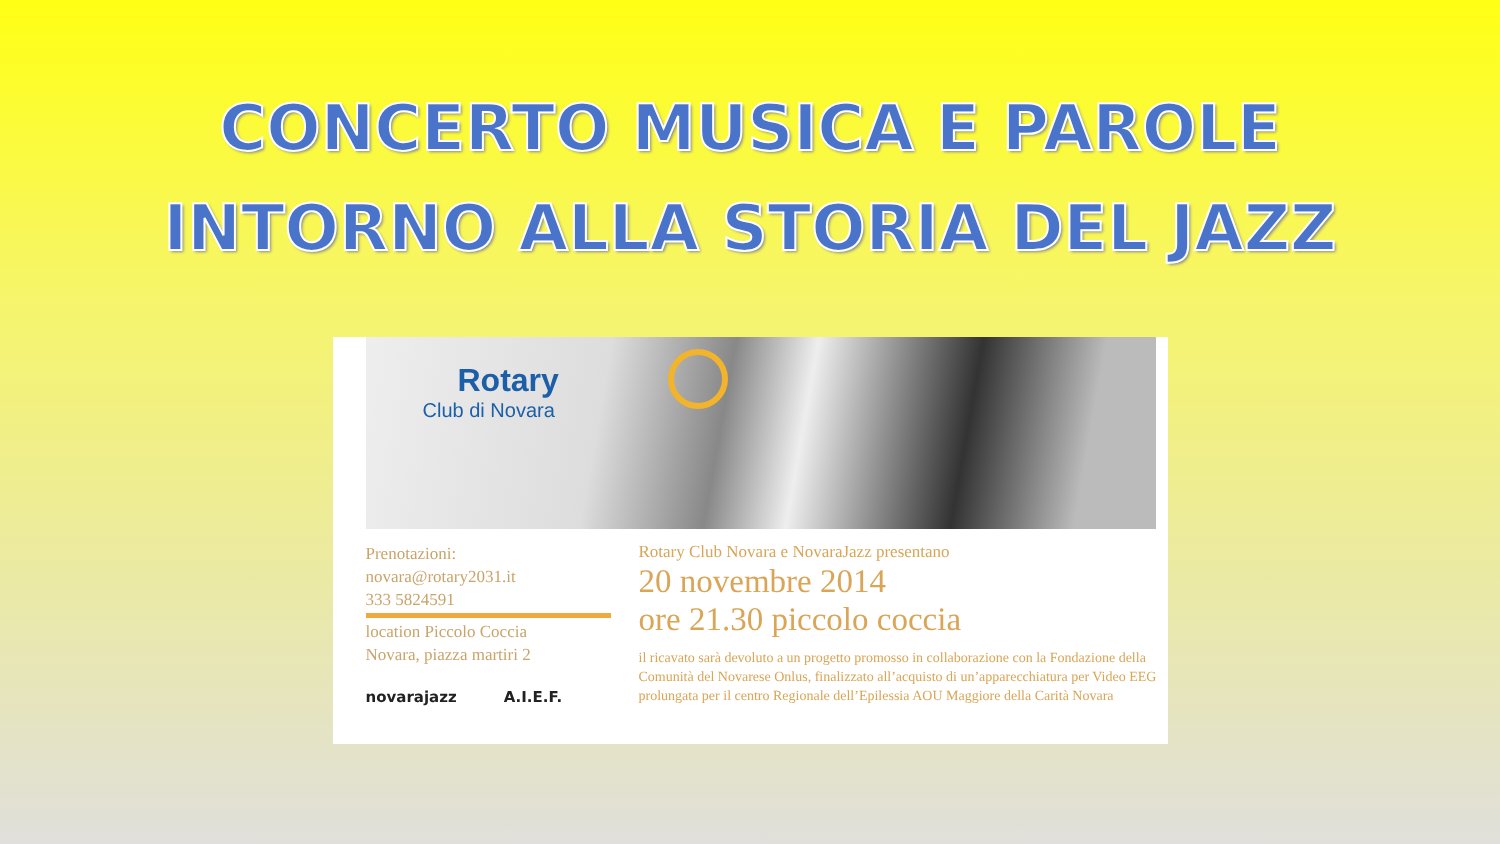CONCERTO MUSICA E PAROLE
INTORNO ALLA STORIA DEL JAZZ
Rotary
Club di Novara
Prenotazioni:
novara@rotary2031.it
333 5824591
location Piccolo Coccia
Novara, piazza martiri 2
novarajazz A.I.E.F.
Rotary Club Novara e NovaraJazz presentano
20 novembre 2014
ore 21.30 piccolo coccia
il ricavato sarà devoluto a un progetto promosso in collaborazione con la Fondazione della Comunità del Novarese Onlus, finalizzato all’acquisto di un’apparecchiatura per Video EEG prolungata per il centro Regionale dell’Epilessia AOU Maggiore della Carità Novara